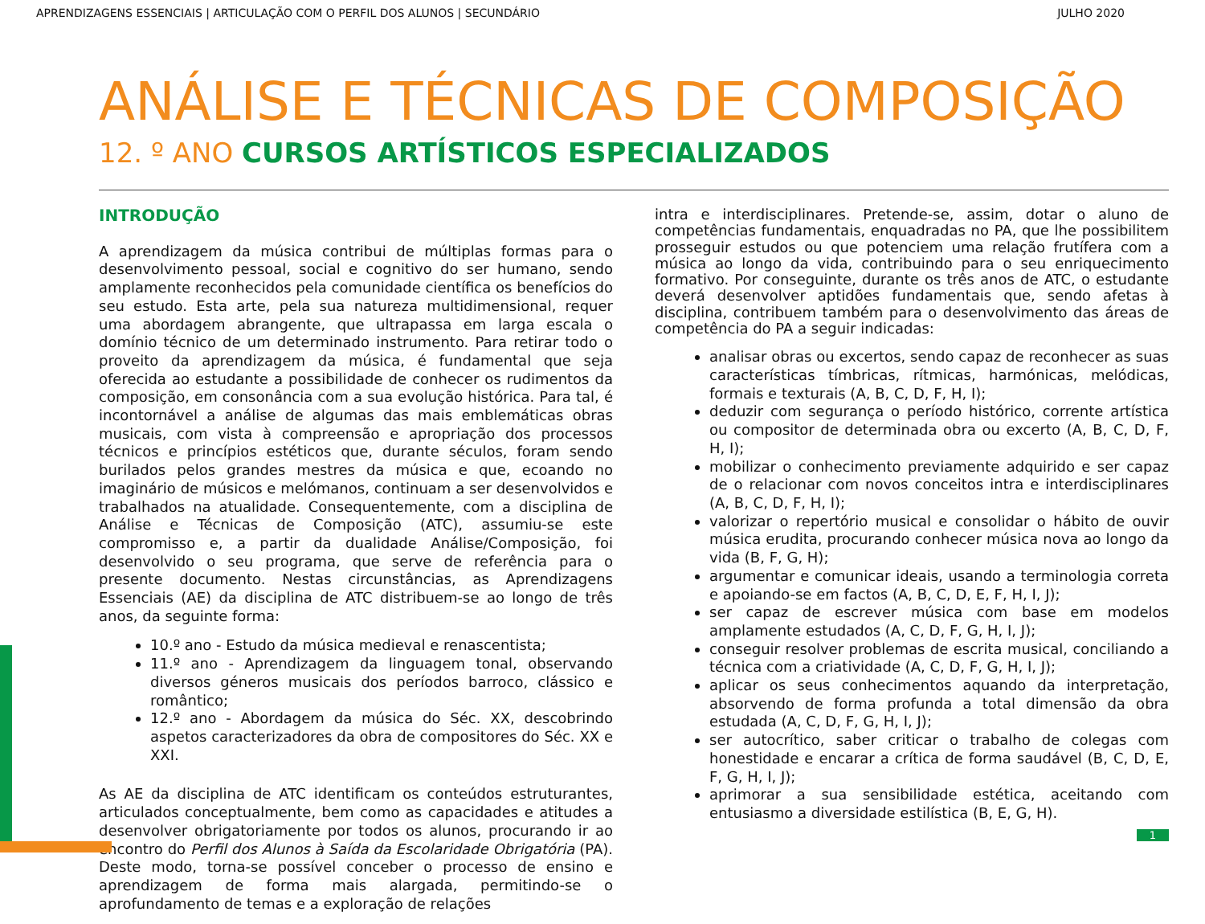APRENDIZAGENS ESSENCIAIS | ARTICULAÇÃO COM O PERFIL DOS ALUNOS | SECUNDÁRIO JULHO 2020
ANÁLISE E TÉCNICAS DE COMPOSIÇÃO
12. º ANO CURSOS ARTÍSTICOS ESPECIALIZADOS
INTRODUÇÃO
A aprendizagem da música contribui de múltiplas formas para o desenvolvimento pessoal, social e cognitivo do ser humano, sendo amplamente reconhecidos pela comunidade científica os benefícios do seu estudo. Esta arte, pela sua natureza multidimensional, requer uma abordagem abrangente, que ultrapassa em larga escala o domínio técnico de um determinado instrumento. Para retirar todo o proveito da aprendizagem da música, é fundamental que seja oferecida ao estudante a possibilidade de conhecer os rudimentos da composição, em consonância com a sua evolução histórica. Para tal, é incontornável a análise de algumas das mais emblemáticas obras musicais, com vista à compreensão e apropriação dos processos técnicos e princípios estéticos que, durante séculos, foram sendo burilados pelos grandes mestres da música e que, ecoando no imaginário de músicos e melómanos, continuam a ser desenvolvidos e trabalhados na atualidade. Consequentemente, com a disciplina de Análise e Técnicas de Composição (ATC), assumiu-se este compromisso e, a partir da dualidade Análise/Composição, foi desenvolvido o seu programa, que serve de referência para o presente documento. Nestas circunstâncias, as Aprendizagens Essenciais (AE) da disciplina de ATC distribuem-se ao longo de três anos, da seguinte forma:
10.º ano - Estudo da música medieval e renascentista;
11.º ano - Aprendizagem da linguagem tonal, observando diversos géneros musicais dos períodos barroco, clássico e romântico;
12.º ano - Abordagem da música do Séc. XX, descobrindo aspetos caracterizadores da obra de compositores do Séc. XX e XXI.
As AE da disciplina de ATC identificam os conteúdos estruturantes, articulados conceptualmente, bem como as capacidades e atitudes a desenvolver obrigatoriamente por todos os alunos, procurando ir ao encontro do Perfil dos Alunos à Saída da Escolaridade Obrigatória (PA). Deste modo, torna-se possível conceber o processo de ensino e aprendizagem de forma mais alargada, permitindo-se o aprofundamento de temas e a exploração de relações
intra e interdisciplinares. Pretende-se, assim, dotar o aluno de competências fundamentais, enquadradas no PA, que lhe possibilitem prosseguir estudos ou que potenciem uma relação frutífera com a música ao longo da vida, contribuindo para o seu enriquecimento formativo. Por conseguinte, durante os três anos de ATC, o estudante deverá desenvolver aptidões fundamentais que, sendo afetas à disciplina, contribuem também para o desenvolvimento das áreas de competência do PA a seguir indicadas:
analisar obras ou excertos, sendo capaz de reconhecer as suas características tímbricas, rítmicas, harmónicas, melódicas, formais e texturais (A, B, C, D, F, H, I);
deduzir com segurança o período histórico, corrente artística ou compositor de determinada obra ou excerto (A, B, C, D, F, H, I);
mobilizar o conhecimento previamente adquirido e ser capaz de o relacionar com novos conceitos intra e interdisciplinares (A, B, C, D, F, H, I);
valorizar o repertório musical e consolidar o hábito de ouvir música erudita, procurando conhecer música nova ao longo da vida (B, F, G, H);
argumentar e comunicar ideais, usando a terminologia correta e apoiando-se em factos (A, B, C, D, E, F, H, I, J);
ser capaz de escrever música com base em modelos amplamente estudados (A, C, D, F, G, H, I, J);
conseguir resolver problemas de escrita musical, conciliando a técnica com a criatividade (A, C, D, F, G, H, I, J);
aplicar os seus conhecimentos aquando da interpretação, absorvendo de forma profunda a total dimensão da obra estudada (A, C, D, F, G, H, I, J);
ser autocrítico, saber criticar o trabalho de colegas com honestidade e encarar a crítica de forma saudável (B, C, D, E, F, G, H, I, J);
aprimorar a sua sensibilidade estética, aceitando com entusiasmo a diversidade estilística (B, E, G, H).
1